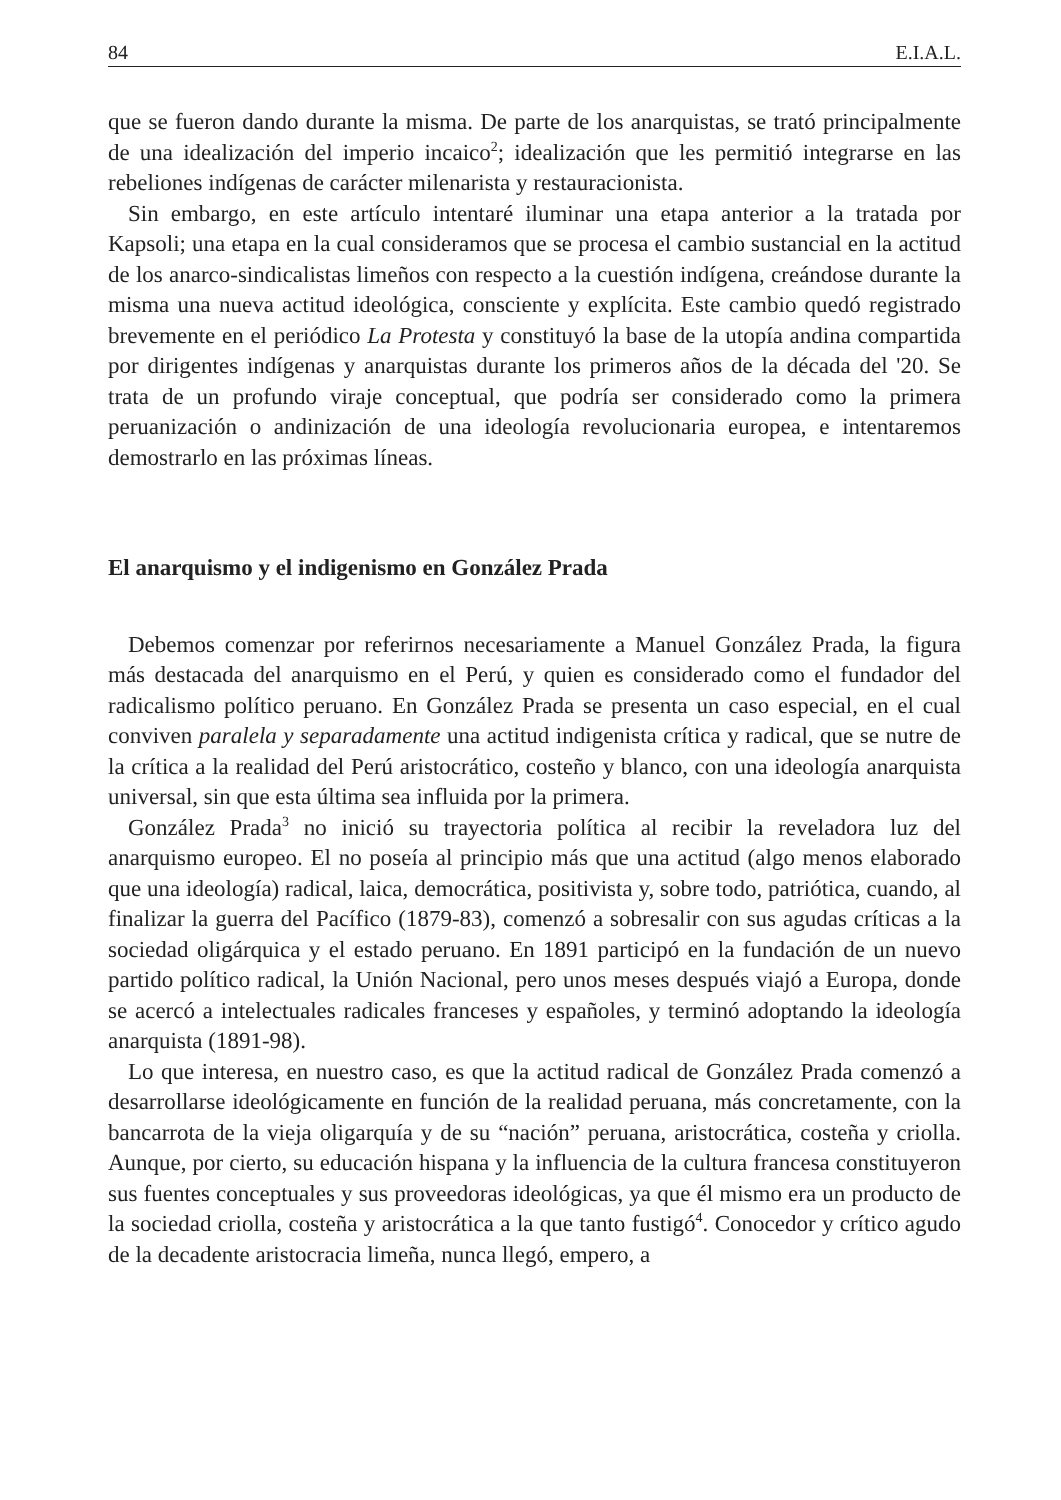84 E.I.A.L.
que se fueron dando durante la misma. De parte de los anarquistas, se trató principalmente de una idealización del imperio incaico<sup>2</sup>; idealización que les permitió integrarse en las rebeliones indígenas de carácter milenarista y restauracionista.
Sin embargo, en este artículo intentaré iluminar una etapa anterior a la tratada por Kapsoli; una etapa en la cual consideramos que se procesa el cambio sustancial en la actitud de los anarco-sindicalistas limeños con respecto a la cuestión indígena, creándose durante la misma una nueva actitud ideológica, consciente y explícita. Este cambio quedó registrado brevemente en el periódico La Protesta y constituyó la base de la utopía andina compartida por dirigentes indígenas y anarquistas durante los primeros años de la década del '20. Se trata de un profundo viraje conceptual, que podría ser considerado como la primera peruanización o andinización de una ideología revolucionaria europea, e intentaremos demostrarlo en las próximas líneas.
El anarquismo y el indigenismo en González Prada
Debemos comenzar por referirnos necesariamente a Manuel González Prada, la figura más destacada del anarquismo en el Perú, y quien es considerado como el fundador del radicalismo político peruano. En González Prada se presenta un caso especial, en el cual conviven paralela y separadamente una actitud indigenista crítica y radical, que se nutre de la crítica a la realidad del Perú aristocrático, costeño y blanco, con una ideología anarquista universal, sin que esta última sea influida por la primera.
González Prada<sup>3</sup> no inició su trayectoria política al recibir la reveladora luz del anarquismo europeo. El no poseía al principio más que una actitud (algo menos elaborado que una ideología) radical, laica, democrática, positivista y, sobre todo, patriótica, cuando, al finalizar la guerra del Pacífico (1879-83), comenzó a sobresalir con sus agudas críticas a la sociedad oligárquica y el estado peruano. En 1891 participó en la fundación de un nuevo partido político radical, la Unión Nacional, pero unos meses después viajó a Europa, donde se acercó a intelectuales radicales franceses y españoles, y terminó adoptando la ideología anarquista (1891-98).
Lo que interesa, en nuestro caso, es que la actitud radical de González Prada comenzó a desarrollarse ideológicamente en función de la realidad peruana, más concretamente, con la bancarrota de la vieja oligarquía y de su “nación” peruana, aristocrática, costeña y criolla. Aunque, por cierto, su educación hispana y la influencia de la cultura francesa constituyeron sus fuentes conceptuales y sus proveedoras ideológicas, ya que él mismo era un producto de la sociedad criolla, costeña y aristocrática a la que tanto fustigó<sup>4</sup>. Conocedor y crítico agudo de la decadente aristocracia limeña, nunca llegó, empero, a